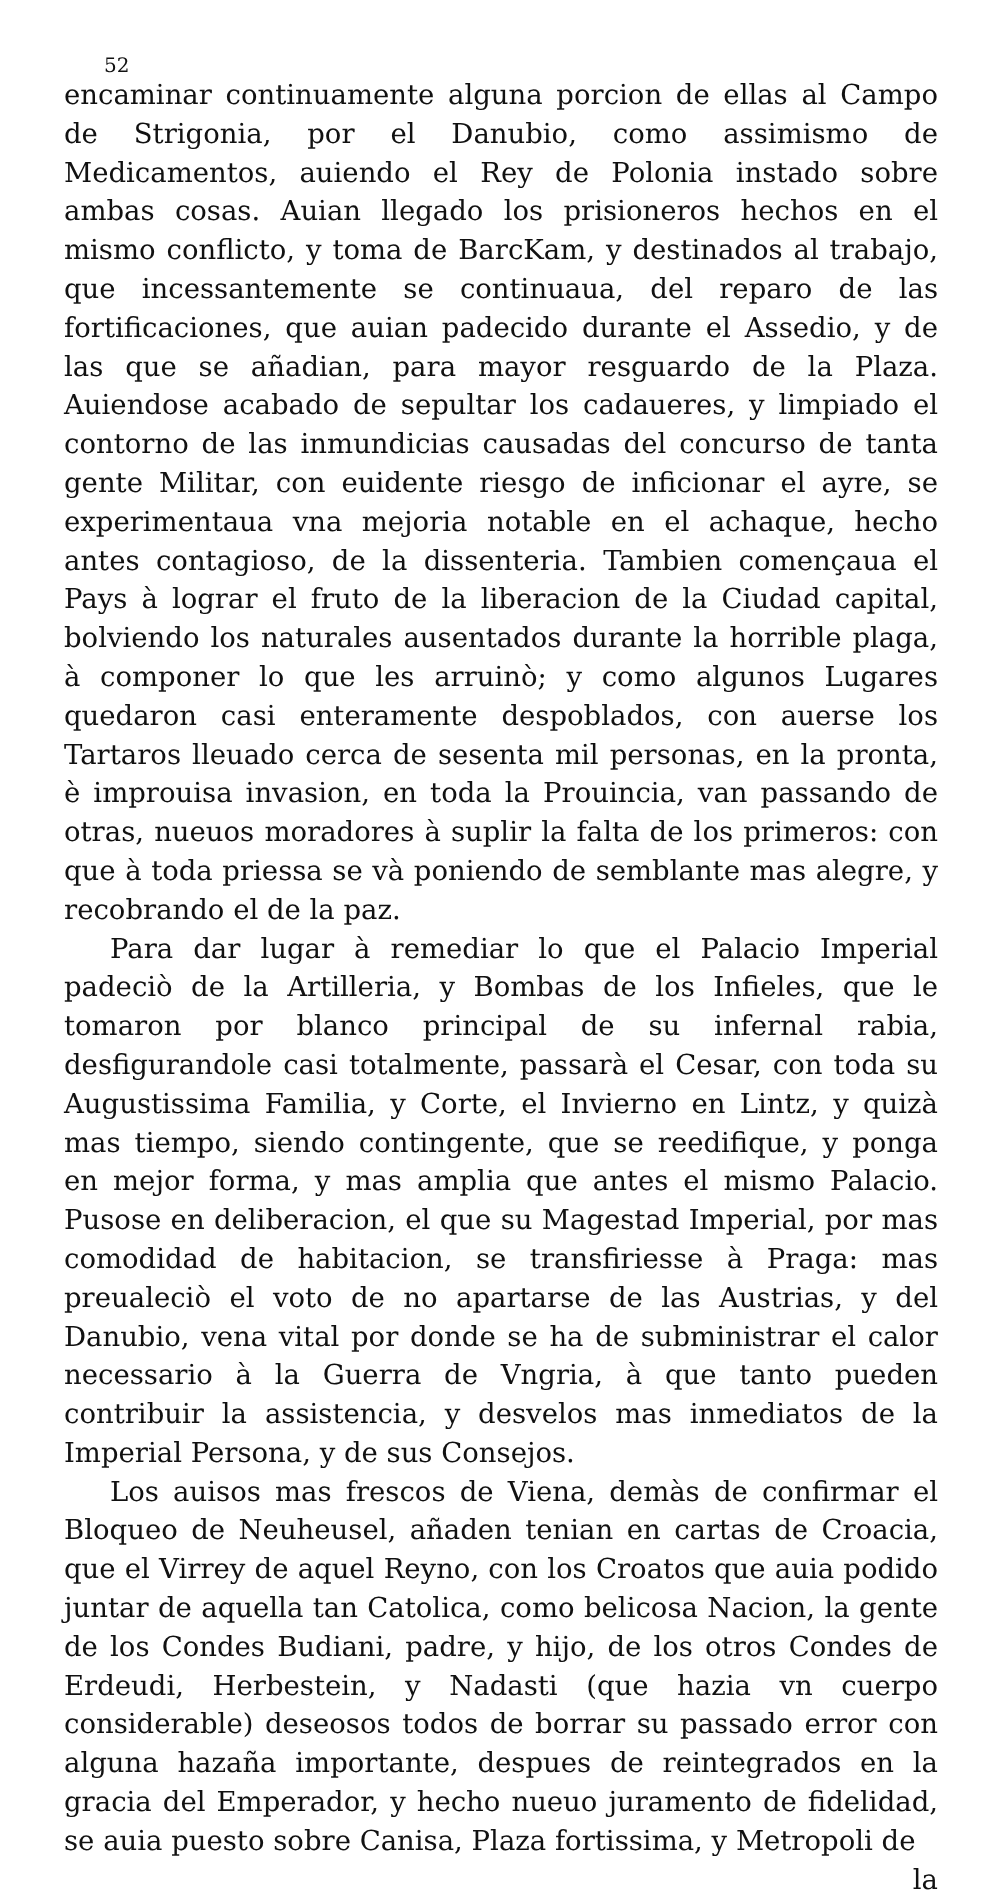52
encaminar continuamente alguna porcion de ellas al Campo de Strigonia, por el Danubio, como assimismo de Medicamentos, auiendo el Rey de Polonia instado sobre ambas cosas. Auian llegado los prisioneros hechos en el mismo conflicto, y toma de BarcKam, y destinados al trabajo, que incessantemente se continuaua, del reparo de las fortificaciones, que auian padecido durante el Assedio, y de las que se añadian, para mayor resguardo de la Plaza. Auiendose acabado de sepultar los cadaueres, y limpiado el contorno de las inmundicias causadas del concurso de tanta gente Militar, con euidente riesgo de inficionar el ayre, se experimentaua vna mejoria notable en el achaque, hecho antes contagioso, de la dissenteria. Tambien començaua el Pays à lograr el fruto de la liberacion de la Ciudad capital, bolviendo los naturales ausentados durante la horrible plaga, à componer lo que les arruinò; y como algunos Lugares quedaron casi enteramente despoblados, con auerse los Tartaros lleuado cerca de sesenta mil personas, en la pronta, è improuisa invasion, en toda la Prouincia, van passando de otras, nueuos moradores à suplir la falta de los primeros: con que à toda priessa se và poniendo de semblante mas alegre, y recobrando el de la paz.
Para dar lugar à remediar lo que el Palacio Imperial padeciò de la Artilleria, y Bombas de los Infieles, que le tomaron por blanco principal de su infernal rabia, desfigurandole casi totalmente, passarà el Cesar, con toda su Augustissima Familia, y Corte, el Invierno en Lintz, y quizà mas tiempo, siendo contingente, que se reedifique, y ponga en mejor forma, y mas amplia que antes el mismo Palacio. Pusose en deliberacion, el que su Magestad Imperial, por mas comodidad de habitacion, se transfiriesse à Praga: mas preualeciò el voto de no apartarse de las Austrias, y del Danubio, vena vital por donde se ha de subministrar el calor necessario à la Guerra de Vngria, à que tanto pueden contribuir la assistencia, y desvelos mas inmediatos de la Imperial Persona, y de sus Consejos.
Los auisos mas frescos de Viena, demàs de confirmar el Bloqueo de Neuheusel, añaden tenian en cartas de Croacia, que el Virrey de aquel Reyno, con los Croatos que auia podido juntar de aquella tan Catolica, como belicosa Nacion, la gente de los Condes Budiani, padre, y hijo, de los otros Condes de Erdeudi, Herbestein, y Nadasti (que hazia vn cuerpo considerable) deseosos todos de borrar su passado error con alguna hazaña importante, despues de reintegrados en la gracia del Emperador, y hecho nueuo juramento de fidelidad, se auia puesto sobre Canisa, Plaza fortissima, y Metropoli de
la